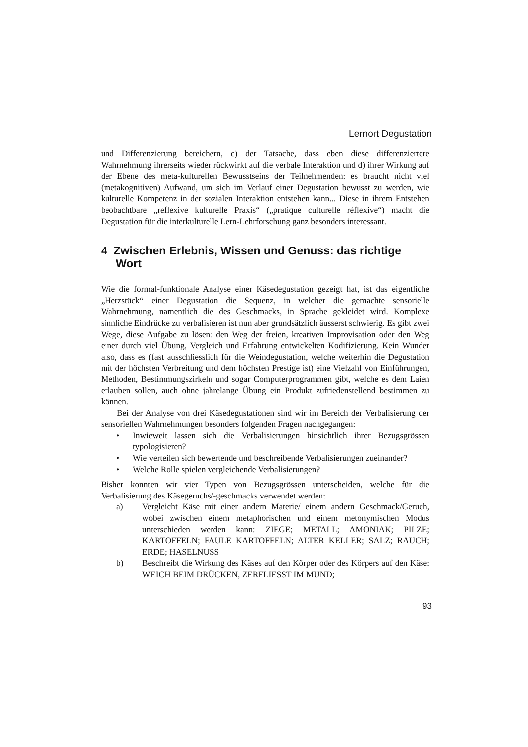Lernort Degustation
und Differenzierung bereichern, c) der Tatsache, dass eben diese differenziertere Wahrnehmung ihrerseits wieder rückwirkt auf die verbale Interaktion und d) ihrer Wirkung auf der Ebene des meta-kulturellen Bewusstseins der Teilnehmenden: es braucht nicht viel (metakognitiven) Aufwand, um sich im Verlauf einer Degustation bewusst zu werden, wie kulturelle Kompetenz in der sozialen Interaktion entstehen kann... Diese in ihrem Entstehen beobachtbare „reflexive kulturelle Praxis“ („pratique culturelle réflexive“) macht die Degustation für die interkulturelle Lern-Lehrforschung ganz besonders interessant.
4 Zwischen Erlebnis, Wissen und Genuss: das richtige Wort
Wie die formal-funktionale Analyse einer Käsedegustation gezeigt hat, ist das eigentliche „Herzstück“ einer Degustation die Sequenz, in welcher die gemachte sensorielle Wahrnehmung, namentlich die des Geschmacks, in Sprache gekleidet wird. Komplexe sinnliche Eindrücke zu verbalisieren ist nun aber grundsätzlich äusserst schwierig. Es gibt zwei Wege, diese Aufgabe zu lösen: den Weg der freien, kreativen Improvisation oder den Weg einer durch viel Übung, Vergleich und Erfahrung entwickelten Kodifizierung. Kein Wunder also, dass es (fast ausschliesslich für die Weindegustation, welche weiterhin die Degustation mit der höchsten Verbreitung und dem höchsten Prestige ist) eine Vielzahl von Einführungen, Methoden, Bestimmungszirkeln und sogar Computerprogrammen gibt, welche es dem Laien erlauben sollen, auch ohne jahrelange Übung ein Produkt zufriedenstellend bestimmen zu können.
Bei der Analyse von drei Käsedegustationen sind wir im Bereich der Verbalisierung der sensoriellen Wahrnehmungen besonders folgenden Fragen nachgegangen:
• Inwieweit lassen sich die Verbalisierungen hinsichtlich ihrer Bezugsgrössen typologisieren?
• Wie verteilen sich bewertende und beschreibende Verbalisierungen zueinander?
• Welche Rolle spielen vergleichende Verbalisierungen?
Bisher konnten wir vier Typen von Bezugsgrössen unterscheiden, welche für die Verbalisierung des Käsegeruchs/-geschmacks verwendet werden:
a) Vergleicht Käse mit einer andern Materie/ einem andern Geschmack/Geruch, wobei zwischen einem metaphorischen und einem metonymischen Modus unterschieden werden kann: ZIEGE; METALL; AMONIAK; PILZE; KARTOFFELN; FAULE KARTOFFELN; ALTER KELLER; SALZ; RAUCH; ERDE; HASELNUSS
b) Beschreibt die Wirkung des Käses auf den Körper oder des Körpers auf den Käse: WEICH BEIM DRÜCKEN, ZERFLIESST IM MUND;
93